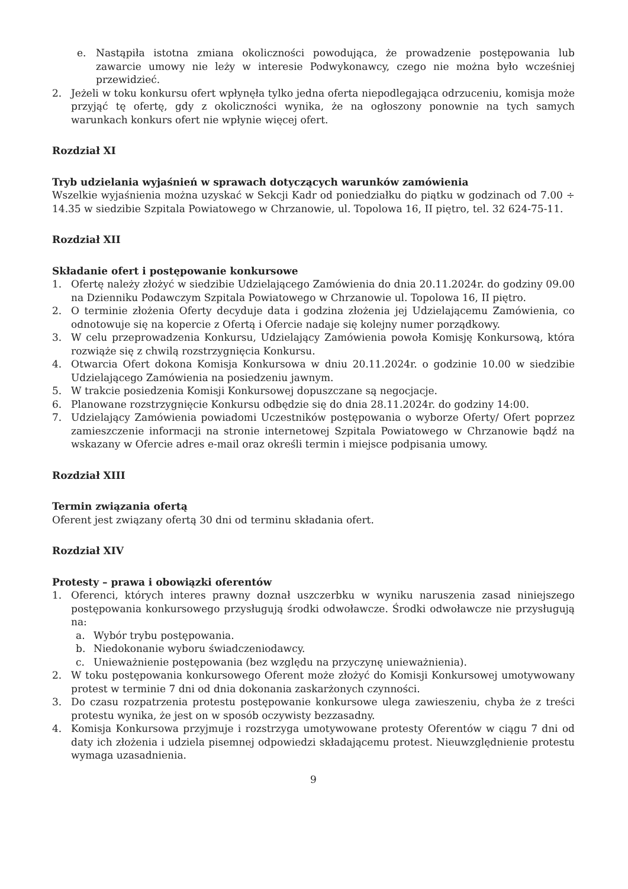e. Nastąpiła istotna zmiana okoliczności powodująca, że prowadzenie postępowania lub zawarcie umowy nie leży w interesie Podwykonawcy, czego nie można było wcześniej przewidzieć.
2. Jeżeli w toku konkursu ofert wpłynęła tylko jedna oferta niepodlegająca odrzuceniu, komisja może przyjąć tę ofertę, gdy z okoliczności wynika, że na ogłoszony ponownie na tych samych warunkach konkurs ofert nie wpłynie więcej ofert.
Rozdział XI
Tryb udzielania wyjaśnień w sprawach dotyczących warunków zamówienia
Wszelkie wyjaśnienia można uzyskać w Sekcji Kadr od poniedziałku do piątku w godzinach od 7.00 ÷ 14.35 w siedzibie Szpitala Powiatowego w Chrzanowie, ul. Topolowa 16, II piętro, tel. 32 624-75-11.
Rozdział XII
Składanie ofert i postępowanie konkursowe
1. Ofertę należy złożyć w siedzibie Udzielającego Zamówienia do dnia 20.11.2024r. do godziny 09.00 na Dzienniku Podawczym Szpitala Powiatowego w Chrzanowie ul. Topolowa 16, II piętro.
2. O terminie złożenia Oferty decyduje data i godzina złożenia jej Udzielającemu Zamówienia, co odnotowuje się na kopercie z Ofertą i Ofercie nadaje się kolejny numer porządkowy.
3. W celu przeprowadzenia Konkursu, Udzielający Zamówienia powoła Komisję Konkursową, która rozwiąże się z chwilą rozstrzygnięcia Konkursu.
4. Otwarcia Ofert dokona Komisja Konkursowa w dniu 20.11.2024r. o godzinie 10.00 w siedzibie Udzielającego Zamówienia na posiedzeniu jawnym.
5. W trakcie posiedzenia Komisji Konkursowej dopuszczane są negocjacje.
6. Planowane rozstrzygnięcie Konkursu odbędzie się do dnia 28.11.2024r. do godziny 14:00.
7. Udzielający Zamówienia powiadomi Uczestników postępowania o wyborze Oferty/ Ofert poprzez zamieszczenie informacji na stronie internetowej Szpitala Powiatowego w Chrzanowie bądź na wskazany w Ofercie adres e-mail oraz określi termin i miejsce podpisania umowy.
Rozdział XIII
Termin związania ofertą
Oferent jest związany ofertą 30 dni od terminu składania ofert.
Rozdział XIV
Protesty – prawa i obowiązki oferentów
1. Oferenci, których interes prawny doznał uszczerbku w wyniku naruszenia zasad niniejszego postępowania konkursowego przysługują środki odwoławcze. Środki odwoławcze nie przysługują na:
a. Wybór trybu postępowania.
b. Niedokonanie wyboru świadczeniodawcy.
c. Unieważnienie postępowania (bez względu na przyczynę unieważnienia).
2. W toku postępowania konkursowego Oferent może złożyć do Komisji Konkursowej umotywowany protest w terminie 7 dni od dnia dokonania zaskarżonych czynności.
3. Do czasu rozpatrzenia protestu postępowanie konkursowe ulega zawieszeniu, chyba że z treści protestu wynika, że jest on w sposób oczywisty bezzasadny.
4. Komisja Konkursowa przyjmuje i rozstrzyga umotywowane protesty Oferentów w ciągu 7 dni od daty ich złożenia i udziela pisemnej odpowiedzi składającemu protest. Nieuwzględnienie protestu wymaga uzasadnienia.
9